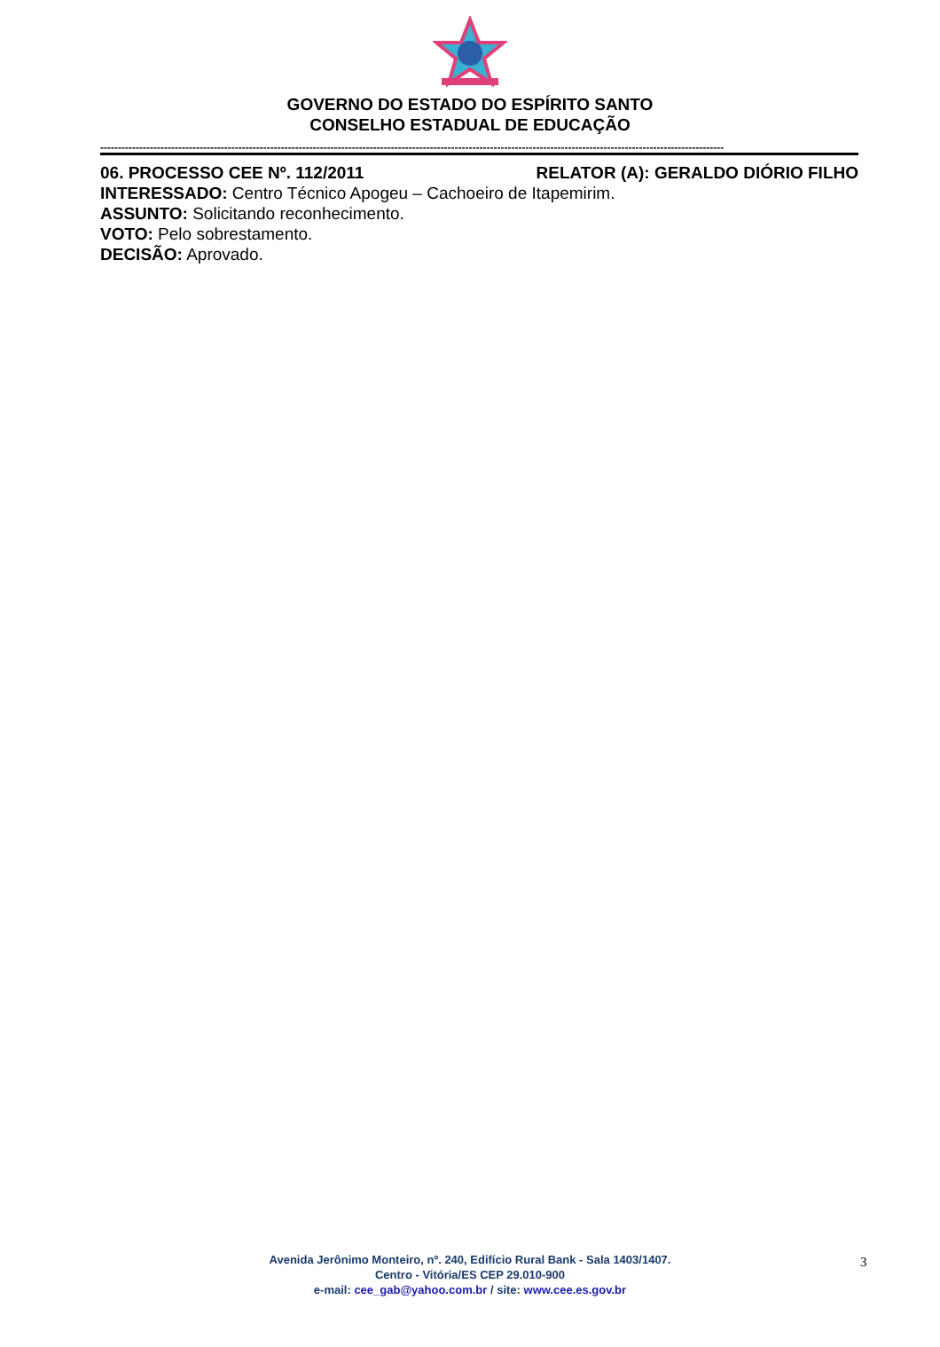GOVERNO DO ESTADO DO ESPÍRITO SANTO
CONSELHO ESTADUAL DE EDUCAÇÃO
--------------------------------------------------------------------------------------------------------------------------------------------------------------------------------
06. PROCESSO CEE Nº. 112/2011 RELATOR (A): GERALDO DIÓRIO FILHO
INTERESSADO: Centro Técnico Apogeu – Cachoeiro de Itapemirim.
ASSUNTO: Solicitando reconhecimento.
VOTO: Pelo sobrestamento.
DECISÃO: Aprovado.
Avenida Jerônimo Monteiro, nº. 240, Edifício Rural Bank - Sala 1403/1407.
Centro - Vitória/ES CEP 29.010-900
e-mail: cee_gab@yahoo.com.br / site: www.cee.es.gov.br
3